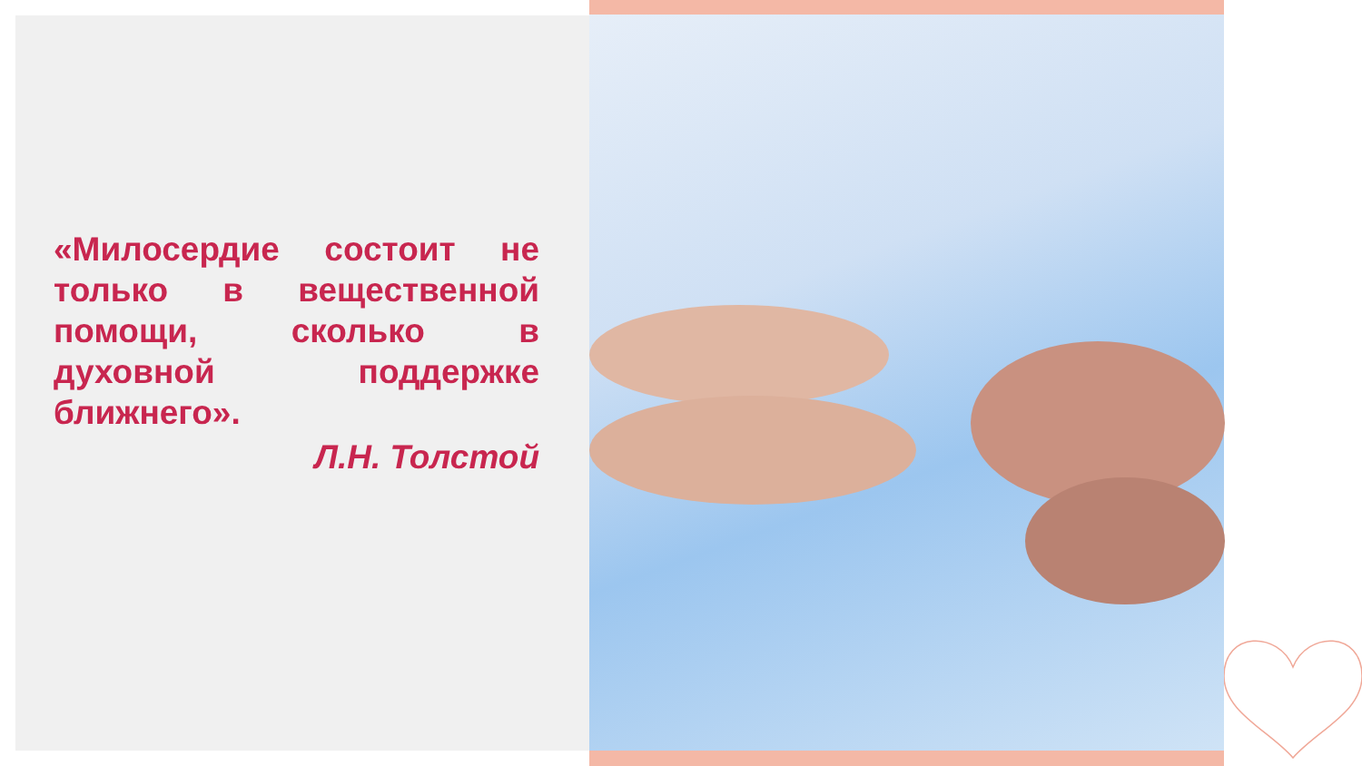«Милосердие состоит не только в вещественной помощи, сколько в духовной поддержке ближнего».
Л.Н. Толстой